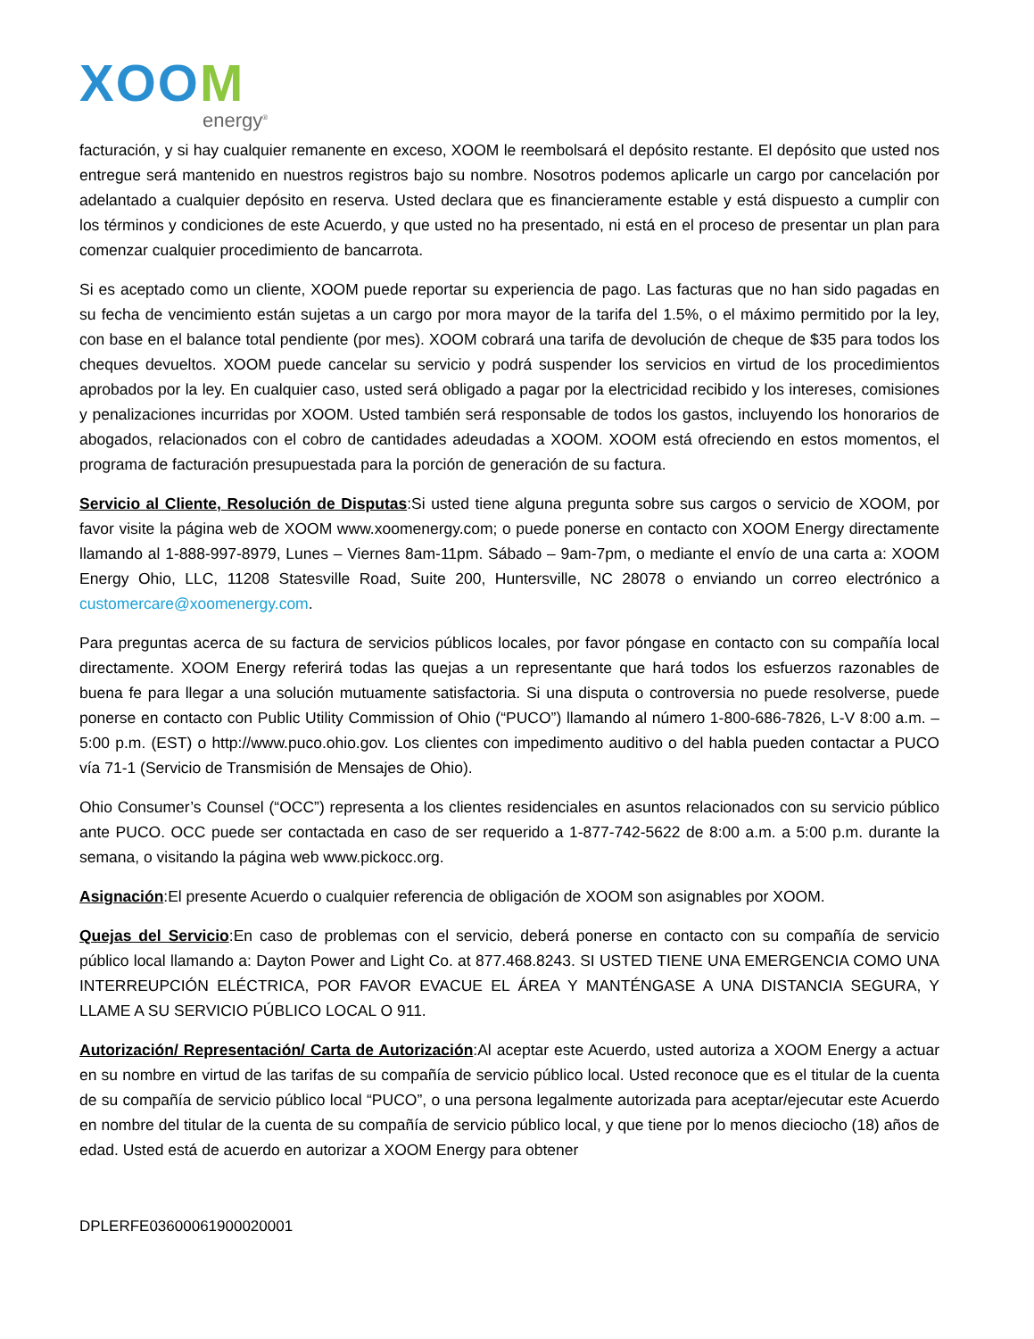XOOM
energy<sup>®</sup>
facturación, y si hay cualquier remanente en exceso, XOOM le reembolsará el depósito restante. El depósito que usted nos entregue será mantenido en nuestros registros bajo su nombre. Nosotros podemos aplicarle un cargo por cancelación por adelantado a cualquier depósito en reserva. Usted declara que es financieramente estable y está dispuesto a cumplir con los términos y condiciones de este Acuerdo, y que usted no ha presentado, ni está en el proceso de presentar un plan para comenzar cualquier procedimiento de bancarrota.
Si es aceptado como un cliente, XOOM puede reportar su experiencia de pago. Las facturas que no han sido pagadas en su fecha de vencimiento están sujetas a un cargo por mora mayor de la tarifa del 1.5%, o el máximo permitido por la ley, con base en el balance total pendiente (por mes). XOOM cobrará una tarifa de devolución de cheque de $35 para todos los cheques devueltos. XOOM puede cancelar su servicio y podrá suspender los servicios en virtud de los procedimientos aprobados por la ley. En cualquier caso, usted será obligado a pagar por la electricidad recibido y los intereses, comisiones y penalizaciones incurridas por XOOM. Usted también será responsable de todos los gastos, incluyendo los honorarios de abogados, relacionados con el cobro de cantidades adeudadas a XOOM. XOOM está ofreciendo en estos momentos, el programa de facturación presupuestada para la porción de generación de su factura.
Servicio al Cliente, Resolución de Disputas:Si usted tiene alguna pregunta sobre sus cargos o servicio de XOOM, por favor visite la página web de XOOM www.xoomenergy.com; o puede ponerse en contacto con XOOM Energy directamente llamando al 1-888-997-8979, Lunes – Viernes 8am-11pm. Sábado – 9am-7pm, o mediante el envío de una carta a: XOOM Energy Ohio, LLC, 11208 Statesville Road, Suite 200, Huntersville, NC 28078 o enviando un correo electrónico a customercare@xoomenergy.com.
Para preguntas acerca de su factura de servicios públicos locales, por favor póngase en contacto con su compañía local directamente. XOOM Energy referirá todas las quejas a un representante que hará todos los esfuerzos razonables de buena fe para llegar a una solución mutuamente satisfactoria. Si una disputa o controversia no puede resolverse, puede ponerse en contacto con Public Utility Commission of Ohio (“PUCO”) llamando al número 1-800-686-7826, L-V 8:00 a.m. – 5:00 p.m. (EST) o http://www.puco.ohio.gov. Los clientes con impedimento auditivo o del habla pueden contactar a PUCO vía 71-1 (Servicio de Transmisión de Mensajes de Ohio).
Ohio Consumer’s Counsel (“OCC”) representa a los clientes residenciales en asuntos relacionados con su servicio público ante PUCO. OCC puede ser contactada en caso de ser requerido a 1-877-742-5622 de 8:00 a.m. a 5:00 p.m. durante la semana, o visitando la página web www.pickocc.org.
Asignación:El presente Acuerdo o cualquier referencia de obligación de XOOM son asignables por XOOM.
Quejas del Servicio:En caso de problemas con el servicio, deberá ponerse en contacto con su compañía de servicio público local llamando a: Dayton Power and Light Co. at 877.468.8243. SI USTED TIENE UNA EMERGENCIA COMO UNA INTERREUPCIÓN ELÉCTRICA, POR FAVOR EVACUE EL ÁREA Y MANTÉNGASE A UNA DISTANCIA SEGURA, Y LLAME A SU SERVICIO PÚBLICO LOCAL O 911.
Autorización/ Representación/ Carta de Autorización:Al aceptar este Acuerdo, usted autoriza a XOOM Energy a actuar en su nombre en virtud de las tarifas de su compañía de servicio público local. Usted reconoce que es el titular de la cuenta de su compañía de servicio público local “PUCO”, o una persona legalmente autorizada para aceptar/ejecutar este Acuerdo en nombre del titular de la cuenta de su compañía de servicio público local, y que tiene por lo menos dieciocho (18) años de edad. Usted está de acuerdo en autorizar a XOOM Energy para obtener
DPLERFE03600061900020001